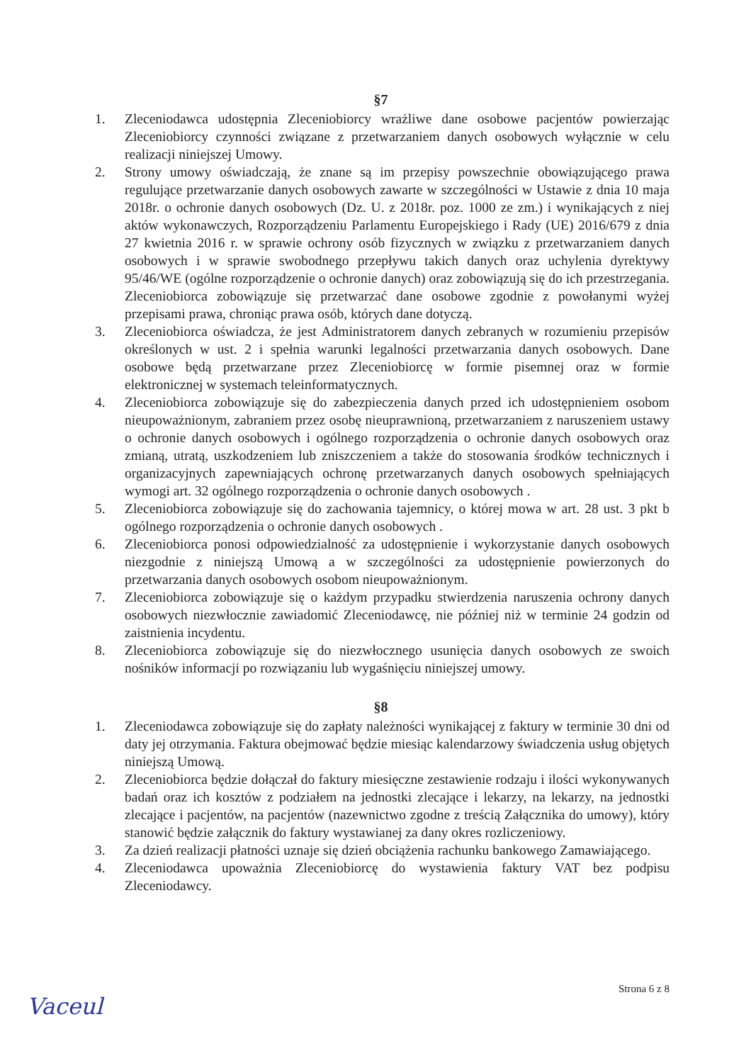§7
1. Zleceniodawca udostępnia Zleceniobiorcy wrażliwe dane osobowe pacjentów powierzając Zleceniobiorcy czynności związane z przetwarzaniem danych osobowych wyłącznie w celu realizacji niniejszej Umowy.
2. Strony umowy oświadczają, że znane są im przepisy powszechnie obowiązującego prawa regulujące przetwarzanie danych osobowych zawarte w szczególności w Ustawie z dnia 10 maja 2018r. o ochronie danych osobowych (Dz. U. z 2018r. poz. 1000 ze zm.) i wynikających z niej aktów wykonawczych, Rozporządzeniu Parlamentu Europejskiego i Rady (UE) 2016/679 z dnia 27 kwietnia 2016 r. w sprawie ochrony osób fizycznych w związku z przetwarzaniem danych osobowych i w sprawie swobodnego przepływu takich danych oraz uchylenia dyrektywy 95/46/WE (ogólne rozporządzenie o ochronie danych) oraz zobowiązują się do ich przestrzegania. Zleceniobiorca zobowiązuje się przetwarzać dane osobowe zgodnie z powołanymi wyżej przepisami prawa, chroniąc prawa osób, których dane dotyczą.
3. Zleceniobiorca oświadcza, że jest Administratorem danych zebranych w rozumieniu przepisów określonych w ust. 2 i spełnia warunki legalności przetwarzania danych osobowych. Dane osobowe będą przetwarzane przez Zleceniobiorcę w formie pisemnej oraz w formie elektronicznej w systemach teleinformatycznych.
4. Zleceniobiorca zobowiązuje się do zabezpieczenia danych przed ich udostępnieniem osobom nieupoważnionym, zabraniem przez osobę nieuprawnioną, przetwarzaniem z naruszeniem ustawy o ochronie danych osobowych i ogólnego rozporządzenia o ochronie danych osobowych oraz zmianą, utratą, uszkodzeniem lub zniszczeniem a także do stosowania środków technicznych i organizacyjnych zapewniających ochronę przetwarzanych danych osobowych spełniających wymogi art. 32 ogólnego rozporządzenia o ochronie danych osobowych .
5. Zleceniobiorca zobowiązuje się do zachowania tajemnicy, o której mowa w art. 28 ust. 3 pkt b ogólnego rozporządzenia o ochronie danych osobowych .
6. Zleceniobiorca ponosi odpowiedzialność za udostępnienie i wykorzystanie danych osobowych niezgodnie z niniejszą Umową a w szczególności za udostępnienie powierzonych do przetwarzania danych osobowych osobom nieupoważnionym.
7. Zleceniobiorca zobowiązuje się o każdym przypadku stwierdzenia naruszenia ochrony danych osobowych niezwłocznie zawiadomić Zleceniodawcę, nie później niż w terminie 24 godzin od zaistnienia incydentu.
8. Zleceniobiorca zobowiązuje się do niezwłocznego usunięcia danych osobowych ze swoich nośników informacji po rozwiązaniu lub wygaśnięciu niniejszej umowy.
§8
1. Zleceniodawca zobowiązuje się do zapłaty należności wynikającej z faktury w terminie 30 dni od daty jej otrzymania. Faktura obejmować będzie miesiąc kalendarzowy świadczenia usług objętych niniejszą Umową.
2. Zleceniobiorca będzie dołączał do faktury miesięczne zestawienie rodzaju i ilości wykonywanych badań oraz ich kosztów z podziałem na jednostki zlecające i lekarzy, na lekarzy, na jednostki zlecające i pacjentów, na pacjentów (nazewnictwo zgodne z treścią Załącznika do umowy), który stanowić będzie załącznik do faktury wystawianej za dany okres rozliczeniowy.
3. Za dzień realizacji płatności uznaje się dzień obciążenia rachunku bankowego Zamawiającego.
4. Zleceniodawca upoważnia Zleceniobiorcę do wystawienia faktury VAT bez podpisu Zleceniodawcy.
Strona 6 z 8
Vaceul